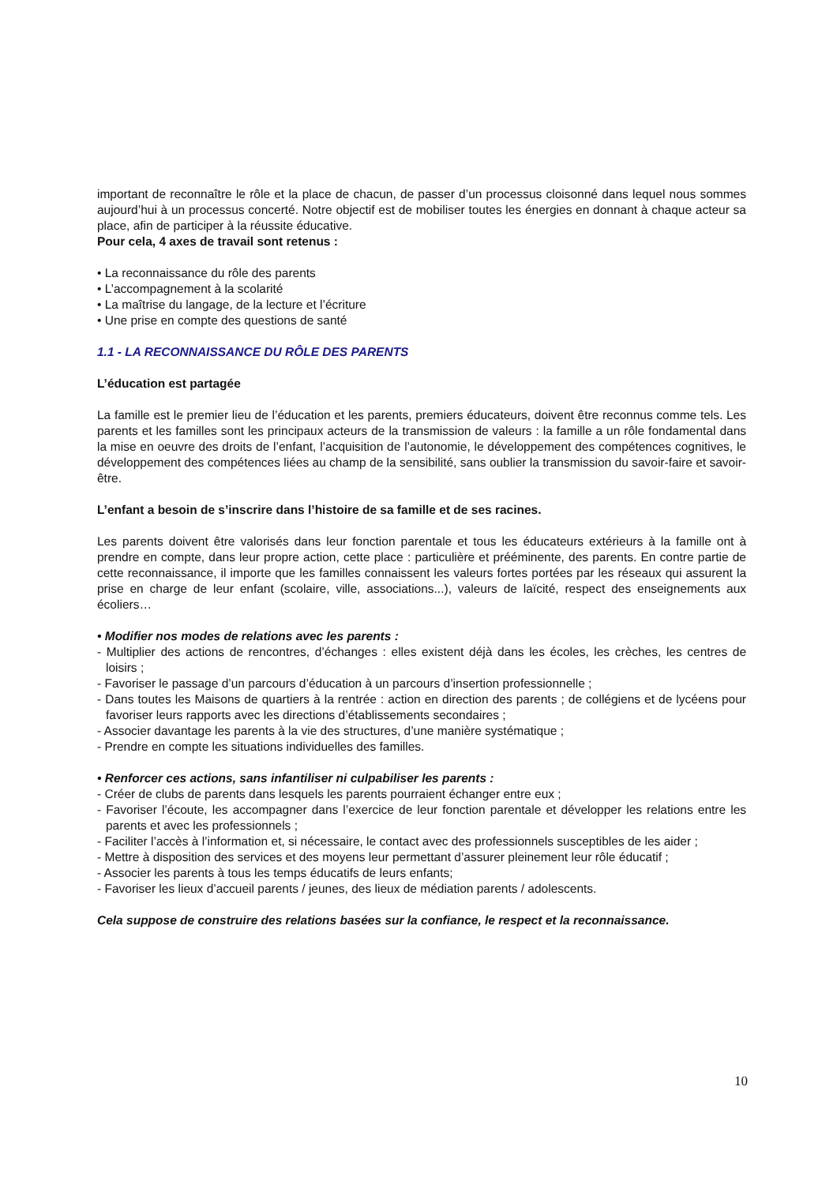important de reconnaître le rôle et la place de chacun, de passer d’un processus cloisonné dans lequel nous sommes aujourd’hui à un processus concerté. Notre objectif est de mobiliser toutes les énergies en donnant à chaque acteur sa place, afin de participer à la réussite éducative.
Pour cela, 4 axes de travail sont retenus :
• La reconnaissance du rôle des parents
• L’accompagnement à la scolarité
• La maîtrise du langage, de la lecture et l’écriture
• Une prise en compte des questions de santé
1.1 - LA RECONNAISSANCE DU RÔLE DES PARENTS
L’éducation est partagée
La famille est le premier lieu de l’éducation et les parents, premiers éducateurs, doivent être reconnus comme tels. Les parents et les familles sont les principaux acteurs de la transmission de valeurs : la famille a un rôle fondamental dans la mise en oeuvre des droits de l’enfant, l’acquisition de l’autonomie, le développement des compétences cognitives, le développement des compétences liées au champ de la sensibilité, sans oublier la transmission du savoir-faire et savoir- être.
L’enfant a besoin de s’inscrire dans l’histoire de sa famille et de ses racines.
Les parents doivent être valorisés dans leur fonction parentale et tous les éducateurs extérieurs à la famille ont à prendre en compte, dans leur propre action, cette place : particulière et prééminente, des parents. En contre partie de cette reconnaissance, il importe que les familles connaissent les valeurs fortes portées par les réseaux qui assurent la prise en charge de leur enfant (scolaire, ville, associations...), valeurs de laïcité, respect des enseignements aux écoliers…
• Modifier nos modes de relations avec les parents :
- Multiplier des actions de rencontres, d’échanges : elles existent déjà dans les écoles, les crèches, les centres de loisirs ;
- Favoriser le passage d’un parcours d’éducation à un parcours d’insertion professionnelle ;
- Dans toutes les Maisons de quartiers à la rentrée : action en direction des parents ; de collégiens et de lycéens pour favoriser leurs rapports avec les directions d’établissements secondaires ;
- Associer davantage les parents à la vie des structures, d’une manière systématique ;
- Prendre en compte les situations individuelles des familles.
• Renforcer ces actions, sans infantiliser ni culpabiliser les parents :
- Créer de clubs de parents dans lesquels les parents pourraient échanger entre eux ;
- Favoriser l’écoute, les accompagner dans l’exercice de leur fonction parentale et développer les relations entre les parents et avec les professionnels ;
- Faciliter l’accès à l’information et, si nécessaire, le contact avec des professionnels susceptibles de les aider ;
- Mettre à disposition des services et des moyens leur permettant d’assurer pleinement leur rôle éducatif ;
- Associer les parents à tous les temps éducatifs de leurs enfants;
- Favoriser les lieux d’accueil parents / jeunes, des lieux de médiation parents / adolescents.
Cela suppose de construire des relations basées sur la confiance, le respect et la reconnaissance.
10